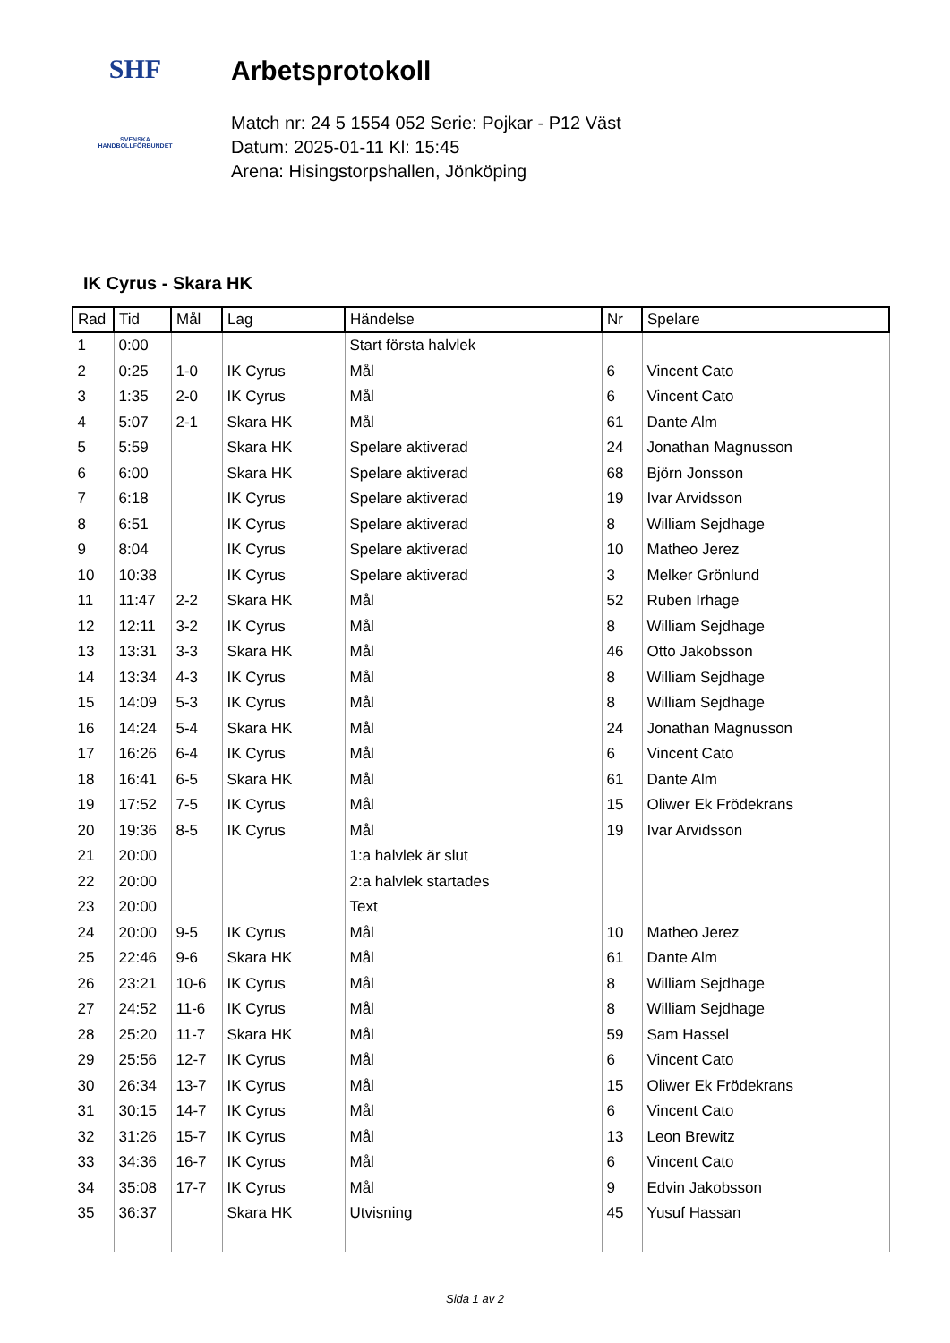SHF
SVENSKA
HANDBOLLFÖRBUNDET
Arbetsprotokoll
Match nr: 24 5 1554 052 Serie: Pojkar - P12 Väst
Datum: 2025-01-11 Kl: 15:45
Arena: Hisingstorpshallen, Jönköping
IK Cyrus - Skara HK
| Rad | Tid | Mål | Lag | Händelse | Nr | Spelare |
| --- | --- | --- | --- | --- | --- | --- |
| 1 | 0:00 | | | Start första halvlek | | |
| 2 | 0:25 | 1-0 | IK Cyrus | Mål | 6 | Vincent Cato |
| 3 | 1:35 | 2-0 | IK Cyrus | Mål | 6 | Vincent Cato |
| 4 | 5:07 | 2-1 | Skara HK | Mål | 61 | Dante Alm |
| 5 | 5:59 | | Skara HK | Spelare aktiverad | 24 | Jonathan Magnusson |
| 6 | 6:00 | | Skara HK | Spelare aktiverad | 68 | Björn Jonsson |
| 7 | 6:18 | | IK Cyrus | Spelare aktiverad | 19 | Ivar Arvidsson |
| 8 | 6:51 | | IK Cyrus | Spelare aktiverad | 8 | William Sejdhage |
| 9 | 8:04 | | IK Cyrus | Spelare aktiverad | 10 | Matheo Jerez |
| 10 | 10:38 | | IK Cyrus | Spelare aktiverad | 3 | Melker Grönlund |
| 11 | 11:47 | 2-2 | Skara HK | Mål | 52 | Ruben Irhage |
| 12 | 12:11 | 3-2 | IK Cyrus | Mål | 8 | William Sejdhage |
| 13 | 13:31 | 3-3 | Skara HK | Mål | 46 | Otto Jakobsson |
| 14 | 13:34 | 4-3 | IK Cyrus | Mål | 8 | William Sejdhage |
| 15 | 14:09 | 5-3 | IK Cyrus | Mål | 8 | William Sejdhage |
| 16 | 14:24 | 5-4 | Skara HK | Mål | 24 | Jonathan Magnusson |
| 17 | 16:26 | 6-4 | IK Cyrus | Mål | 6 | Vincent Cato |
| 18 | 16:41 | 6-5 | Skara HK | Mål | 61 | Dante Alm |
| 19 | 17:52 | 7-5 | IK Cyrus | Mål | 15 | Oliwer Ek Frödekrans |
| 20 | 19:36 | 8-5 | IK Cyrus | Mål | 19 | Ivar Arvidsson |
| 21 | 20:00 | | | 1:a halvlek är slut | | |
| 22 | 20:00 | | | 2:a halvlek startades | | |
| 23 | 20:00 | | | Text | | |
| 24 | 20:00 | 9-5 | IK Cyrus | Mål | 10 | Matheo Jerez |
| 25 | 22:46 | 9-6 | Skara HK | Mål | 61 | Dante Alm |
| 26 | 23:21 | 10-6 | IK Cyrus | Mål | 8 | William Sejdhage |
| 27 | 24:52 | 11-6 | IK Cyrus | Mål | 8 | William Sejdhage |
| 28 | 25:20 | 11-7 | Skara HK | Mål | 59 | Sam Hassel |
| 29 | 25:56 | 12-7 | IK Cyrus | Mål | 6 | Vincent Cato |
| 30 | 26:34 | 13-7 | IK Cyrus | Mål | 15 | Oliwer Ek Frödekrans |
| 31 | 30:15 | 14-7 | IK Cyrus | Mål | 6 | Vincent Cato |
| 32 | 31:26 | 15-7 | IK Cyrus | Mål | 13 | Leon Brewitz |
| 33 | 34:36 | 16-7 | IK Cyrus | Mål | 6 | Vincent Cato |
| 34 | 35:08 | 17-7 | IK Cyrus | Mål | 9 | Edvin Jakobsson |
| 35 | 36:37 | | Skara HK | Utvisning | 45 | Yusuf Hassan |
Sida 1 av 2